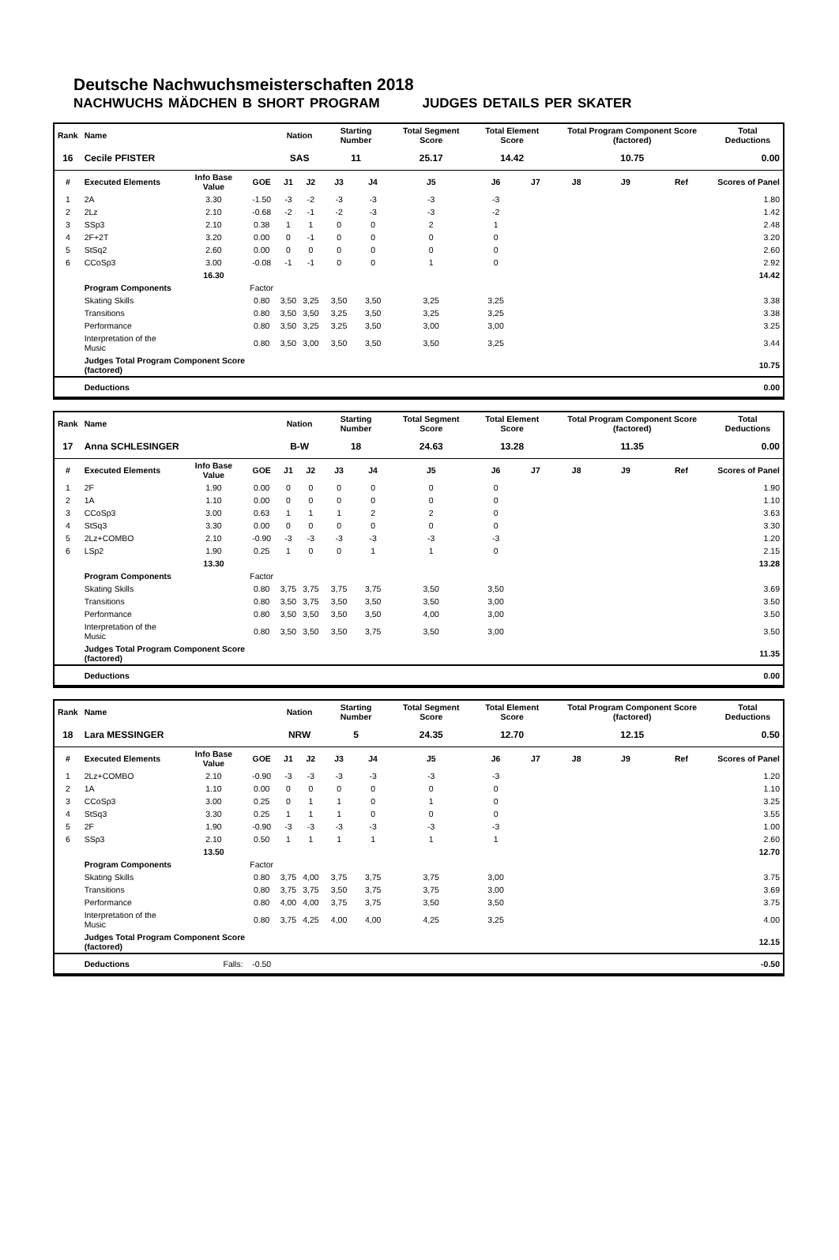Deutsche Nachwuchsmeisterschaften 2018
NACHWUCHS MÄDCHEN B SHORT PROGRAM JUDGES DETAILS PER SKATER
| Rank | Name | | | Nation | | Starting Number | | Total Segment Score | Total Element Score | | Total Program Component Score (factored) | | | Total Deductions |
| --- | --- | --- | --- | --- | --- | --- | --- | --- | --- | --- | --- | --- | --- | --- |
| 16 | Cecile PFISTER | | | SAS | | 11 | | 25.17 | 14.42 | | 10.75 | | | 0.00 |
| # | Executed Elements | Info Base Value | GOE | J1 | J2 | J3 | J4 | J5 | J6 | J7 | J8 | J9 | Ref | Scores of Panel |
| 1 | 2A | 3.30 | -1.50 | -3 | -2 | -3 | -3 | -3 | -3 | | | | | 1.80 |
| 2 | 2Lz | 2.10 | -0.68 | -2 | -1 | -2 | -3 | -3 | -2 | | | | | 1.42 |
| 3 | SSp3 | 2.10 | 0.38 | 1 | 1 | 0 | 0 | 2 | 1 | | | | | 2.48 |
| 4 | 2F+2T | 3.20 | 0.00 | 0 | -1 | 0 | 0 | 0 | 0 | | | | | 3.20 |
| 5 | StSq2 | 2.60 | 0.00 | 0 | 0 | 0 | 0 | 0 | 0 | | | | | 2.60 |
| 6 | CCoSp3 | 3.00 | -0.08 | -1 | -1 | 0 | 0 | 1 | 0 | | | | | 2.92 |
| | | 16.30 | | | | | | | | | | | | 14.42 |
| | Program Components | | Factor | | | | | | | | | | | |
| | Skating Skills | | 0.80 | 3,50 | 3,25 | 3,50 | 3,50 | 3,25 | 3,25 | | | | | 3.38 |
| | Transitions | | 0.80 | 3,50 | 3,50 | 3,25 | 3,50 | 3,25 | 3,25 | | | | | 3.38 |
| | Performance | | 0.80 | 3,50 | 3,25 | 3,25 | 3,50 | 3,00 | 3,00 | | | | | 3.25 |
| | Interpretation of the Music | | 0.80 | 3,50 | 3,00 | 3,50 | 3,50 | 3,50 | 3,25 | | | | | 3.44 |
| | Judges Total Program Component Score (factored) | | | | | | | | | | | | | 10.75 |
| | Deductions | | | | | | | | | | | | | 0.00 |
| Rank | Name | | | Nation | | Starting Number | | Total Segment Score | Total Element Score | | Total Program Component Score (factored) | | | Total Deductions |
| --- | --- | --- | --- | --- | --- | --- | --- | --- | --- | --- | --- | --- | --- | --- |
| 17 | Anna SCHLESINGER | | | B-W | | 18 | | 24.63 | 13.28 | | 11.35 | | | 0.00 |
| # | Executed Elements | Info Base Value | GOE | J1 | J2 | J3 | J4 | J5 | J6 | J7 | J8 | J9 | Ref | Scores of Panel |
| 1 | 2F | 1.90 | 0.00 | 0 | 0 | 0 | 0 | 0 | 0 | | | | | 1.90 |
| 2 | 1A | 1.10 | 0.00 | 0 | 0 | 0 | 0 | 0 | 0 | | | | | 1.10 |
| 3 | CCoSp3 | 3.00 | 0.63 | 1 | 1 | 1 | 2 | 2 | 0 | | | | | 3.63 |
| 4 | StSq3 | 3.30 | 0.00 | 0 | 0 | 0 | 0 | 0 | 0 | | | | | 3.30 |
| 5 | 2Lz+COMBO | 2.10 | -0.90 | -3 | -3 | -3 | -3 | -3 | -3 | | | | | 1.20 |
| 6 | LSp2 | 1.90 | 0.25 | 1 | 0 | 0 | 1 | 1 | 0 | | | | | 2.15 |
| | | 13.30 | | | | | | | | | | | | 13.28 |
| | Program Components | | Factor | | | | | | | | | | | |
| | Skating Skills | | 0.80 | 3,75 | 3,75 | 3,75 | 3,75 | 3,50 | 3,50 | | | | | 3.69 |
| | Transitions | | 0.80 | 3,50 | 3,75 | 3,50 | 3,50 | 3,50 | 3,00 | | | | | 3.50 |
| | Performance | | 0.80 | 3,50 | 3,50 | 3,50 | 3,50 | 4,00 | 3,00 | | | | | 3.50 |
| | Interpretation of the Music | | 0.80 | 3,50 | 3,50 | 3,50 | 3,75 | 3,50 | 3,00 | | | | | 3.50 |
| | Judges Total Program Component Score (factored) | | | | | | | | | | | | | 11.35 |
| | Deductions | | | | | | | | | | | | | 0.00 |
| Rank | Name | | | Nation | | Starting Number | | Total Segment Score | Total Element Score | | Total Program Component Score (factored) | | | Total Deductions |
| --- | --- | --- | --- | --- | --- | --- | --- | --- | --- | --- | --- | --- | --- | --- |
| 18 | Lara MESSINGER | | | NRW | | 5 | | 24.35 | 12.70 | | 12.15 | | | 0.50 |
| # | Executed Elements | Info Base Value | GOE | J1 | J2 | J3 | J4 | J5 | J6 | J7 | J8 | J9 | Ref | Scores of Panel |
| 1 | 2Lz+COMBO | 2.10 | -0.90 | -3 | -3 | -3 | -3 | -3 | -3 | | | | | 1.20 |
| 2 | 1A | 1.10 | 0.00 | 0 | 0 | 0 | 0 | 0 | 0 | | | | | 1.10 |
| 3 | CCoSp3 | 3.00 | 0.25 | 0 | 1 | 1 | 0 | 1 | 0 | | | | | 3.25 |
| 4 | StSq3 | 3.30 | 0.25 | 1 | 1 | 1 | 0 | 0 | 0 | | | | | 3.55 |
| 5 | 2F | 1.90 | -0.90 | -3 | -3 | -3 | -3 | -3 | -3 | | | | | 1.00 |
| 6 | SSp3 | 2.10 | 0.50 | 1 | 1 | 1 | 1 | 1 | 1 | | | | | 2.60 |
| | | 13.50 | | | | | | | | | | | | 12.70 |
| | Program Components | | Factor | | | | | | | | | | | |
| | Skating Skills | | 0.80 | 3,75 | 4,00 | 3,75 | 3,75 | 3,75 | 3,00 | | | | | 3.75 |
| | Transitions | | 0.80 | 3,75 | 3,75 | 3,50 | 3,75 | 3,75 | 3,00 | | | | | 3.69 |
| | Performance | | 0.80 | 4,00 | 4,00 | 3,75 | 3,75 | 3,50 | 3,50 | | | | | 3.75 |
| | Interpretation of the Music | | 0.80 | 3,75 | 4,25 | 4,00 | 4,00 | 4,25 | 3,25 | | | | | 4.00 |
| | Judges Total Program Component Score (factored) | | | | | | | | | | | | | 12.15 |
| | Deductions | Falls: | -0.50 | | | | | | | | | | | -0.50 |